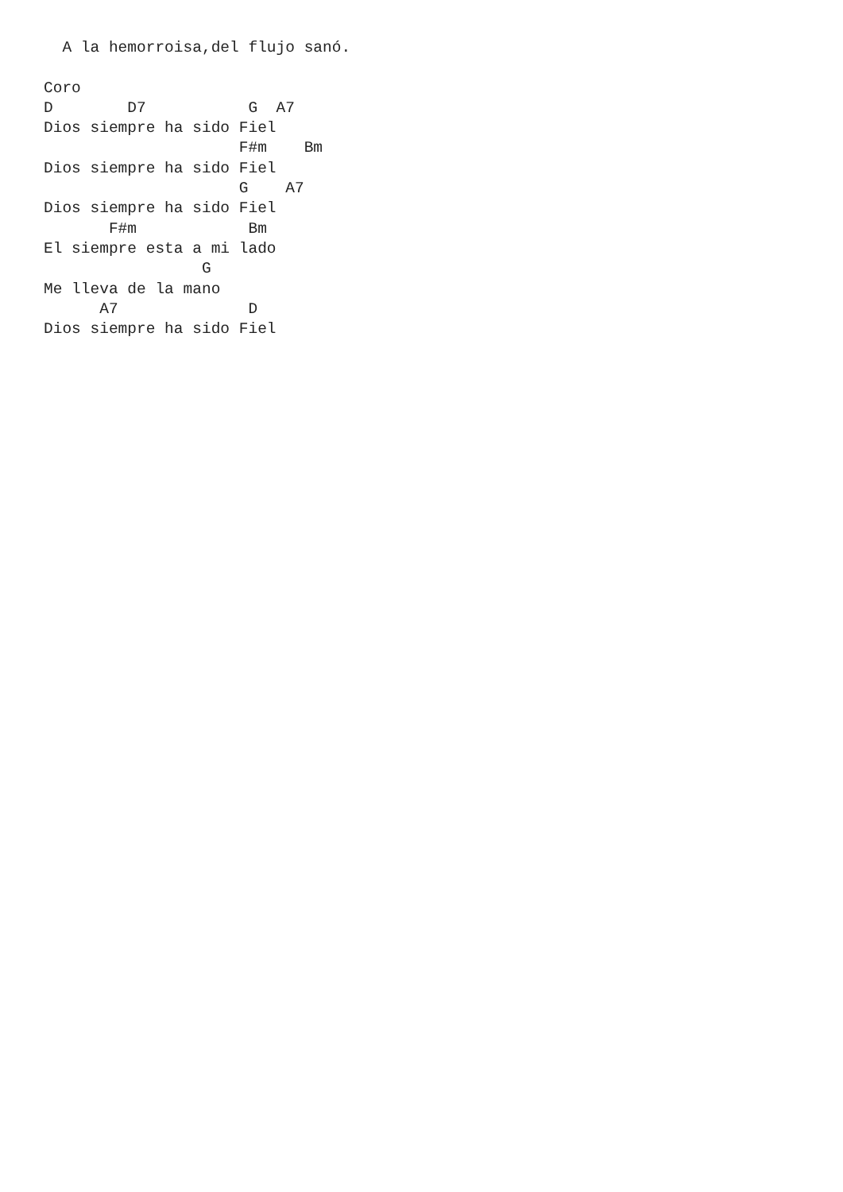A la hemorroisa,del flujo sanó.

Coro
D        D7           G  A7
Dios siempre ha sido Fiel
                     F#m    Bm
Dios siempre ha sido Fiel
                     G    A7
Dios siempre ha sido Fiel
       F#m            Bm
El siempre esta a mi lado
                 G
Me lleva de la mano
      A7              D
Dios siempre ha sido Fiel